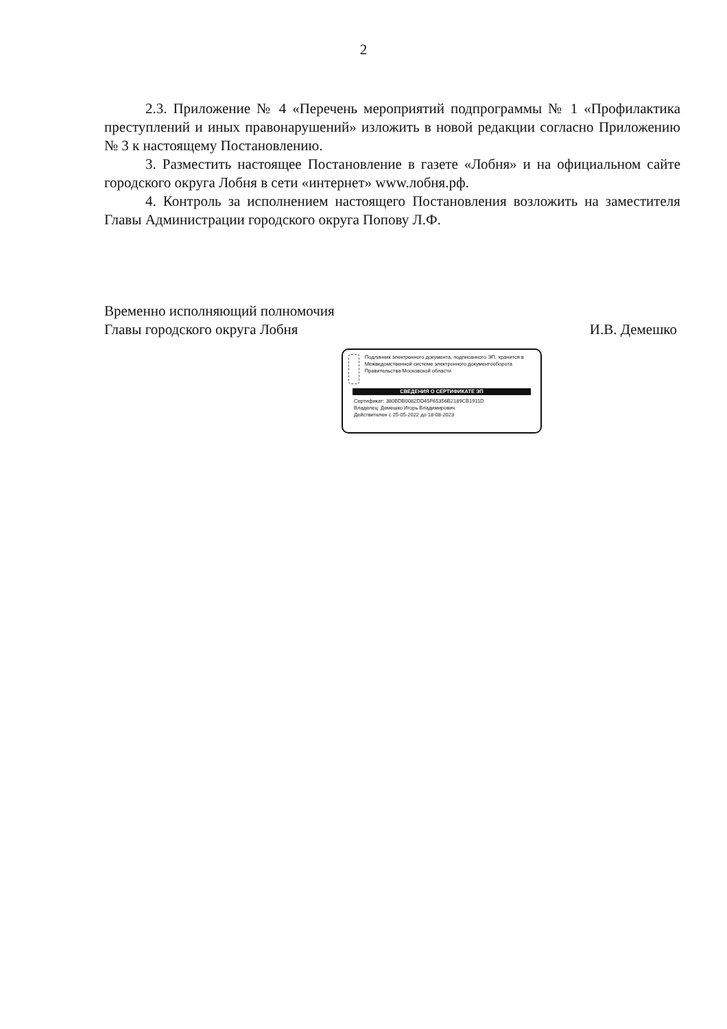2
2.3. Приложение № 4 «Перечень мероприятий подпрограммы № 1 «Профилактика преступлений и иных правонарушений» изложить в новой редакции согласно Приложению № 3 к настоящему Постановлению.
3. Разместить настоящее Постановление в газете «Лобня» и на официальном сайте городского округа Лобня в сети «интернет» www.лобня.рф.
4. Контроль за исполнением настоящего Постановления возложить на заместителя Главы Администрации городского округа Попову Л.Ф.
Временно исполняющий полномочия
Главы городского округа Лобня
И.В. Демешко
Подлинник электронного документа, подписанного ЭП, хранится в Межведомственной системе электронного документооборота Правительства Московской области
СВЕДЕНИЯ О СЕРТИФИКАТЕ ЭП
Сертификат: 380BDB0082DD45F65356B2189CB1911D
Владелец: Демешко Игорь Владимирович
Действителен с 25-05-2022 до 18-08-2023